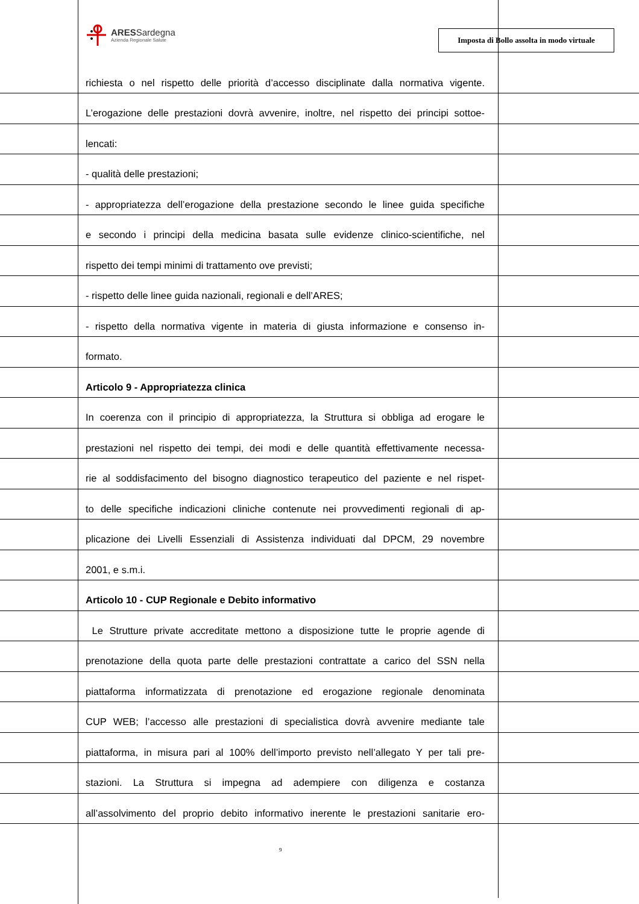ARESSardegna
Azienda Regionale Salute
Imposta di Bollo assolta in modo virtuale
richiesta o nel rispetto delle priorità d’accesso disciplinate dalla normativa vigente.
L’erogazione delle prestazioni dovrà avvenire, inoltre, nel rispetto dei principi sottoe-
lencati:
- qualità delle prestazioni;
- appropriatezza dell’erogazione della prestazione secondo le linee guida specifiche
e secondo i principi della medicina basata sulle evidenze clinico-scientifiche, nel
rispetto dei tempi minimi di trattamento ove previsti;
- rispetto delle linee guida nazionali, regionali e dell’ARES;
- rispetto della normativa vigente in materia di giusta informazione e consenso in-
formato.
Articolo 9 - Appropriatezza clinica
In coerenza con il principio di appropriatezza, la Struttura si obbliga ad erogare le
prestazioni nel rispetto dei tempi, dei modi e delle quantità effettivamente necessa-
rie al soddisfacimento del bisogno diagnostico terapeutico del paziente e nel rispet-
to delle specifiche indicazioni cliniche contenute nei provvedimenti regionali di ap-
plicazione dei Livelli Essenziali di Assistenza individuati dal DPCM, 29 novembre
2001, e s.m.i.
Articolo 10 - CUP Regionale e Debito informativo
Le Strutture private accreditate mettono a disposizione tutte le proprie agende di
prenotazione della quota parte delle prestazioni contrattate a carico del SSN nella
piattaforma informatizzata di prenotazione ed erogazione regionale denominata
CUP WEB; l’accesso alle prestazioni di specialistica dovrà avvenire mediante tale
piattaforma, in misura pari al 100% dell’importo previsto nell’allegato Y per tali pre-
stazioni. La Struttura si impegna ad adempiere con diligenza e costanza
all’assolvimento del proprio debito informativo inerente le prestazioni sanitarie ero-
9